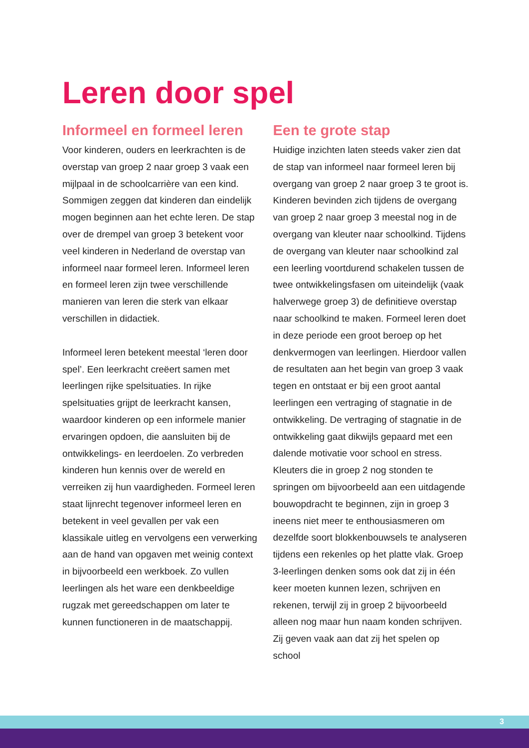Leren door spel
Informeel en formeel leren
Voor kinderen, ouders en leerkrachten is de overstap van groep 2 naar groep 3 vaak een mijlpaal in de schoolcarrière van een kind. Sommigen zeggen dat kinderen dan eindelijk mogen beginnen aan het echte leren. De stap over de drempel van groep 3 betekent voor veel kinderen in Nederland de overstap van informeel naar formeel leren. Informeel leren en formeel leren zijn twee verschillende manieren van leren die sterk van elkaar verschillen in didactiek.
Informeel leren betekent meestal ‘leren door spel’. Een leerkracht creëert samen met leerlingen rijke spelsituaties. In rijke spelsituaties grijpt de leerkracht kansen, waardoor kinderen op een informele manier ervaringen opdoen, die aansluiten bij de ontwikkelings- en leerdoelen. Zo verbreden kinderen hun kennis over de wereld en verreiken zij hun vaardigheden. Formeel leren staat lijnrecht tegenover informeel leren en betekent in veel gevallen per vak een klassikale uitleg en vervolgens een verwerking aan de hand van opgaven met weinig context in bijvoorbeeld een werkboek. Zo vullen leerlingen als het ware een denkbeeldige rugzak met gereedschappen om later te kunnen functioneren in de maatschappij.
Een te grote stap
Huidige inzichten laten steeds vaker zien dat de stap van informeel naar formeel leren bij overgang van groep 2 naar groep 3 te groot is. Kinderen bevinden zich tijdens de overgang van groep 2 naar groep 3 meestal nog in de overgang van kleuter naar schoolkind. Tijdens de overgang van kleuter naar schoolkind zal een leerling voortdurend schakelen tussen de twee ontwikkelingsfasen om uiteindelijk (vaak halverwege groep 3) de definitieve overstap naar schoolkind te maken. Formeel leren doet in deze periode een groot beroep op het denkvermogen van leerlingen. Hierdoor vallen de resultaten aan het begin van groep 3 vaak tegen en ontstaat er bij een groot aantal leerlingen een vertraging of stagnatie in de ontwikkeling. De vertraging of stagnatie in de ontwikkeling gaat dikwijls gepaard met een dalende motivatie voor school en stress. Kleuters die in groep 2 nog stonden te springen om bijvoorbeeld aan een uitdagende bouwopdracht te beginnen, zijn in groep 3 ineens niet meer te enthousiasmeren om dezelfde soort blokkenbouwsels te analyseren tijdens een rekenles op het platte vlak. Groep 3-leerlingen denken soms ook dat zij in één keer moeten kunnen lezen, schrijven en rekenen, terwijl zij in groep 2 bijvoorbeeld alleen nog maar hun naam konden schrijven. Zij geven vaak aan dat zij het spelen op school
3